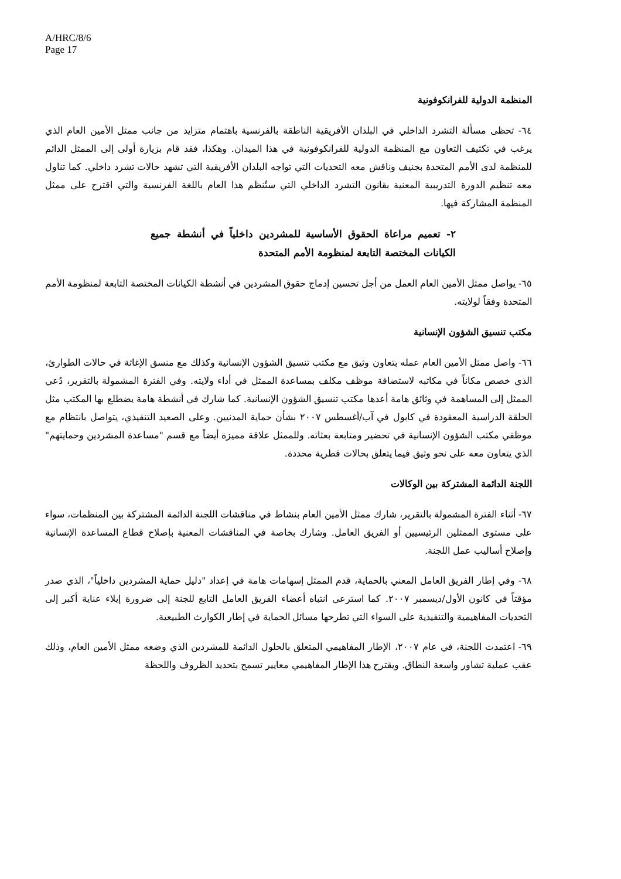A/HRC/8/6
Page 17
المنظمة الدولية للفرانكوفونية
٦٤- تحظى مسألة التشرد الداخلي في البلدان الأفريقية الناطقة بالفرنسية باهتمام متزايد من جانب ممثل الأمين العام الذي يرغب في تكثيف التعاون مع المنظمة الدولية للفرانكوفونية في هذا الميدان. وهكذا، فقد قام بزيارة أولى إلى الممثل الدائم للمنظمة لدى الأمم المتحدة بجنيف وناقش معه التحديات التي تواجه البلدان الأفريقية التي تشهد حالات تشرد داخلي. كما تناول معه تنظيم الدورة التدريبية المعنية بقانون التشرد الداخلي التي ستُنظم هذا العام باللغة الفرنسية والتي اقترح على ممثل المنظمة المشاركة فيها.
٢- تعميم مراعاة الحقوق الأساسية للمشردين داخلياً في أنشطة جميع الكيانات المختصة التابعة لمنظومة الأمم المتحدة
٦٥- يواصل ممثل الأمين العام العمل من أجل تحسين إدماج حقوق المشردين في أنشطة الكيانات المختصة التابعة لمنظومة الأمم المتحدة وفقاً لولايته.
مكتب تنسيق الشؤون الإنسانية
٦٦- واصل ممثل الأمين العام عمله بتعاون وثيق مع مكتب تنسيق الشؤون الإنسانية وكذلك مع منسق الإغاثة في حالات الطوارئ، الذي خصص مكاناً في مكاتبه لاستضافة موظف مكلف بمساعدة الممثل في أداء ولايته. وفي الفترة المشمولة بالتقرير، دُعي الممثل إلى المساهمة في وثائق هامة أعدها مكتب تنسيق الشؤون الإنسانية. كما شارك في أنشطة هامة يضطلع بها المكتب مثل الحلقة الدراسية المعقودة في كابول في آب/أغسطس ٢٠٠٧ بشأن حماية المدنيين. وعلى الصعيد التنفيذي، يتواصل بانتظام مع موظفي مكتب الشؤون الإنسانية في تحضير ومتابعة بعثاته. وللممثل علاقة مميزة أيضاً مع قسم "مساعدة المشردين وحمايتهم" الذي يتعاون معه على نحو وثيق فيما يتعلق بحالات قطرية محددة.
اللجنة الدائمة المشتركة بين الوكالات
٦٧- أثناء الفترة المشمولة بالتقرير، شارك ممثل الأمين العام بنشاط في مناقشات اللجنة الدائمة المشتركة بين المنظمات، سواء على مستوى الممثلين الرئيسيين أو الفريق العامل. وشارك بخاصة في المناقشات المعنية بإصلاح قطاع المساعدة الإنسانية وإصلاح أساليب عمل اللجنة.
٦٨- وفي إطار الفريق العامل المعني بالحماية، قدم الممثل إسهامات هامة في إعداد "دليل حماية المشردين داخلياً"، الذي صدر مؤقتاً في كانون الأول/ديسمبر ٢٠٠٧. كما استرعى انتباه أعضاء الفريق العامل التابع للجنة إلى ضرورة إيلاء عناية أكبر إلى التحديات المفاهيمية والتنفيذية على السواء التي تطرحها مسائل الحماية في إطار الكوارث الطبيعية.
٦٩- اعتمدت اللجنة، في عام ٢٠٠٧، الإطار المفاهيمي المتعلق بالحلول الدائمة للمشردين الذي وضعه ممثل الأمين العام، وذلك عقب عملية تشاور واسعة النطاق. ويقترح هذا الإطار المفاهيمي معايير تسمح بتحديد الظروف واللحظة